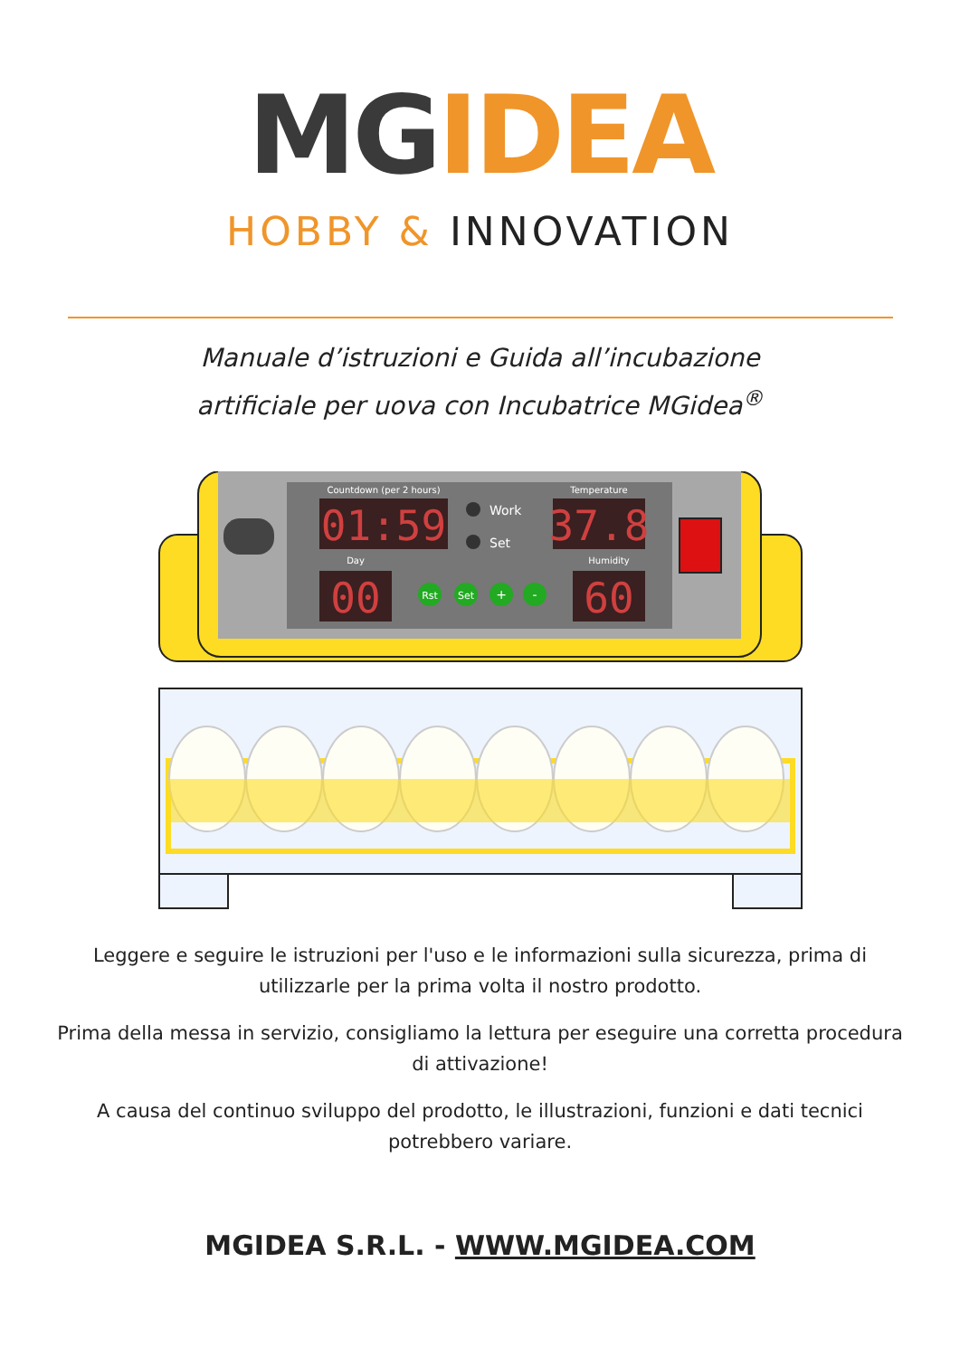MGIDEA
HOBBY & INNOVATION
Manuale d’istruzioni e Guida all’incubazione
artificiale per uova con Incubatrice MGidea<sup>®</sup>
01:59
37.8
00
60
Countdown (per 2 hours)
Temperature
Day
Humidity
Work
Set
Rst
Set
+
-
Leggere e seguire le istruzioni per l'uso e le informazioni sulla sicurezza, prima di utilizzarle per la prima volta il nostro prodotto.
Prima della messa in servizio, consigliamo la lettura per eseguire una corretta procedura di attivazione!
A causa del continuo sviluppo del prodotto, le illustrazioni, funzioni e dati tecnici potrebbero variare.
MGIDEA S.R.L. - WWW.MGIDEA.COM